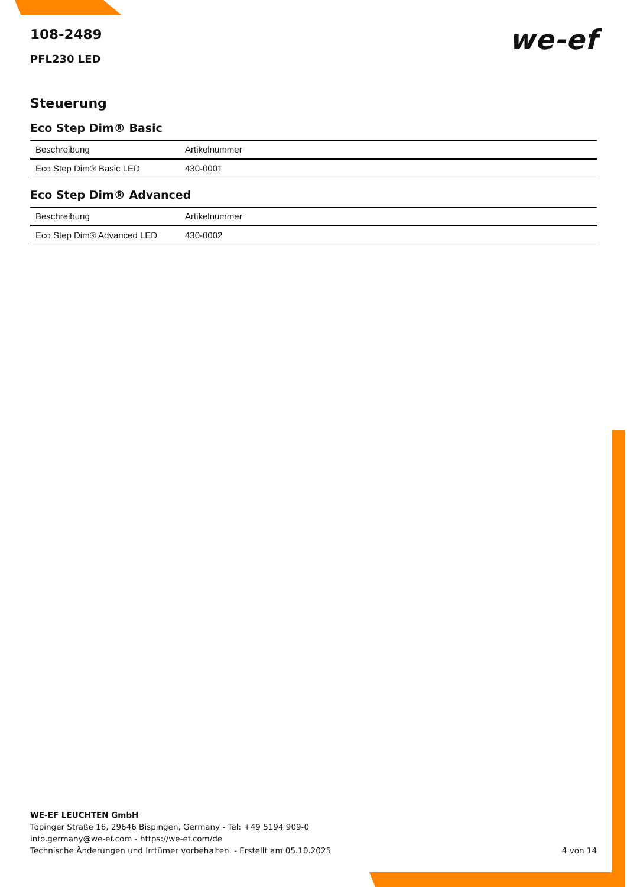we-ef
108-2489
PFL230 LED
Steuerung
Eco Step Dim® Basic
| Beschreibung | Artikelnummer |
| --- | --- |
| Eco Step Dim® Basic LED | 430-0001 |
Eco Step Dim® Advanced
| Beschreibung | Artikelnummer |
| --- | --- |
| Eco Step Dim® Advanced LED | 430-0002 |
WE-EF LEUCHTEN GmbH
Töpinger Straße 16, 29646 Bispingen, Germany - Tel: +49 5194 909-0
info.germany@we-ef.com - https://we-ef.com/de
Technische Änderungen und Irrtümer vorbehalten. - Erstellt am 05.10.2025
4 von 14